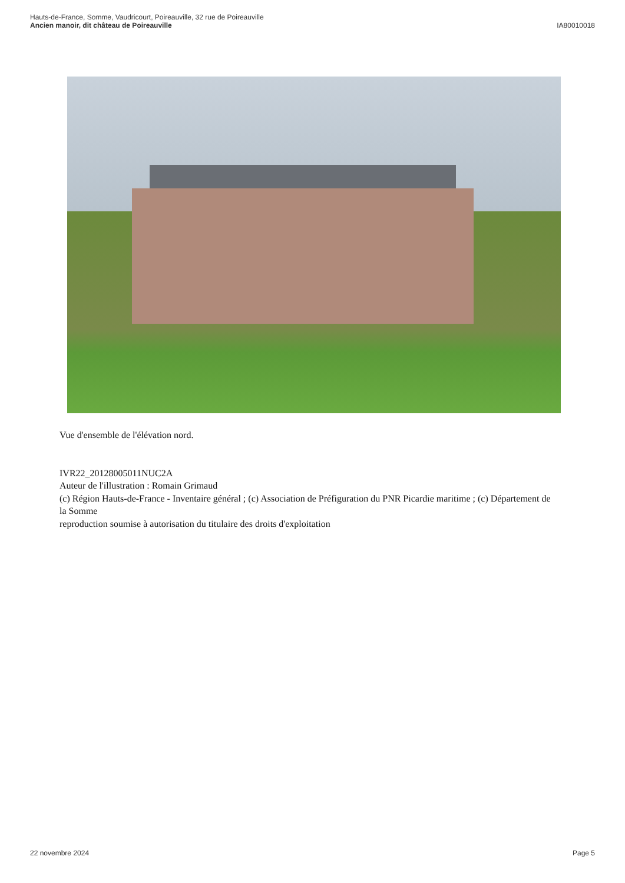Hauts-de-France, Somme, Vaudricourt, Poireauville, 32 rue de Poireauville
Ancien manoir, dit château de Poireauville
IA80010018
Vue d'ensemble de l'élévation nord.
IVR22_20128005011NUC2A
Auteur de l'illustration : Romain Grimaud
(c) Région Hauts-de-France - Inventaire général ; (c) Association de Préfiguration du PNR Picardie maritime ; (c) Département de la Somme
reproduction soumise à autorisation du titulaire des droits d'exploitation
22 novembre 2024 Page 5